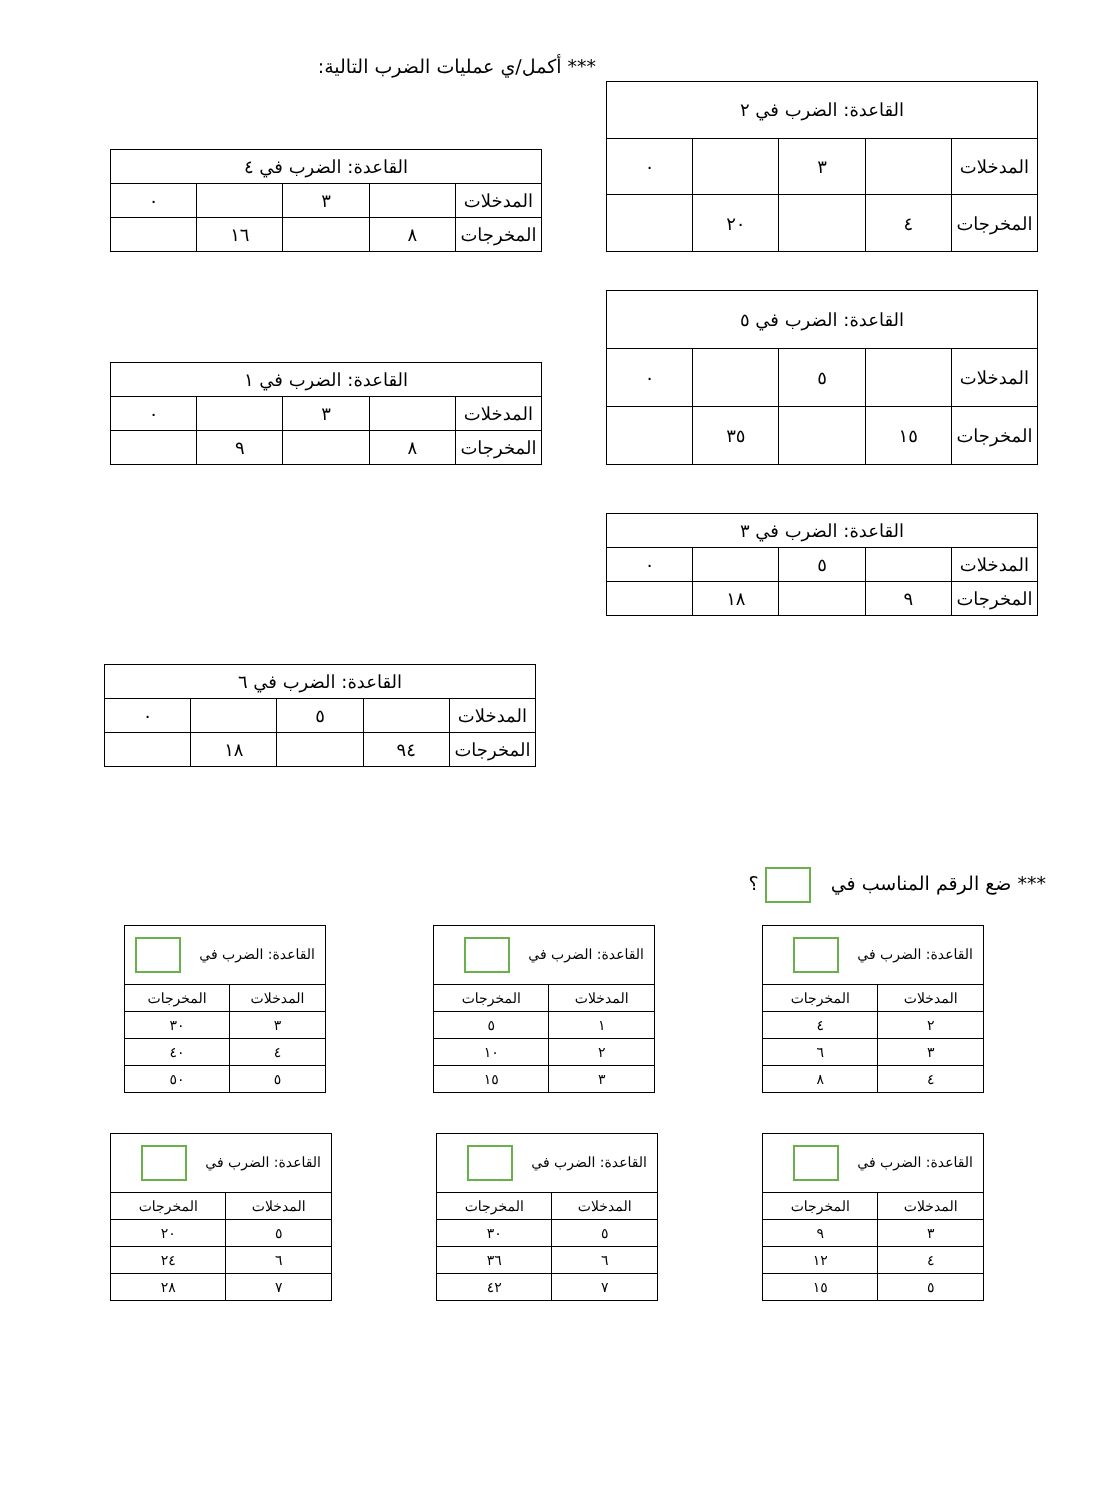*** أكمل/ي عمليات الضرب التالية:
| القاعدة: الضرب في ٢ | | | | |
| --- | --- | --- | --- | --- |
| المدخلات | | ٣ | | ٠ |
| المخرجات | ٤ | | ٢٠ | |
| القاعدة: الضرب في ٤ | | | | |
| --- | --- | --- | --- | --- |
| المدخلات | | ٣ | | ٠ |
| المخرجات | ٨ | | ١٦ | |
| القاعدة: الضرب في ٥ | | | | |
| --- | --- | --- | --- | --- |
| المدخلات | | ٥ | | ٠ |
| المخرجات | ١٥ | | ٣٥ | |
| القاعدة: الضرب في ١ | | | | |
| --- | --- | --- | --- | --- |
| المدخلات | | ٣ | | ٠ |
| المخرجات | ٨ | | ٩ | |
| القاعدة: الضرب في ٣ | | | | |
| --- | --- | --- | --- | --- |
| المدخلات | | ٥ | | ٠ |
| المخرجات | ٩ | | ١٨ | |
| القاعدة: الضرب في ٦ | | | | |
| --- | --- | --- | --- | --- |
| المدخلات | | ٥ | | ٠ |
| المخرجات | ٩٤ | | ١٨ | |
*** ضع الرقم المناسب في ؟
| القاعدة: الضرب في | |
| --- | --- |
| المدخلات | المخرجات |
| ٢ | ٤ |
| ٣ | ٦ |
| ٤ | ٨ |
| القاعدة: الضرب في | |
| --- | --- |
| المدخلات | المخرجات |
| ١ | ٥ |
| ٢ | ١٠ |
| ٣ | ١٥ |
| القاعدة: الضرب في | |
| --- | --- |
| المدخلات | المخرجات |
| ٣ | ٣٠ |
| ٤ | ٤٠ |
| ٥ | ٥٠ |
| القاعدة: الضرب في | |
| --- | --- |
| المدخلات | المخرجات |
| ٣ | ٩ |
| ٤ | ١٢ |
| ٥ | ١٥ |
| القاعدة: الضرب في | |
| --- | --- |
| المدخلات | المخرجات |
| ٥ | ٣٠ |
| ٦ | ٣٦ |
| ٧ | ٤٢ |
| القاعدة: الضرب في | |
| --- | --- |
| المدخلات | المخرجات |
| ٥ | ٢٠ |
| ٦ | ٢٤ |
| ٧ | ٢٨ |